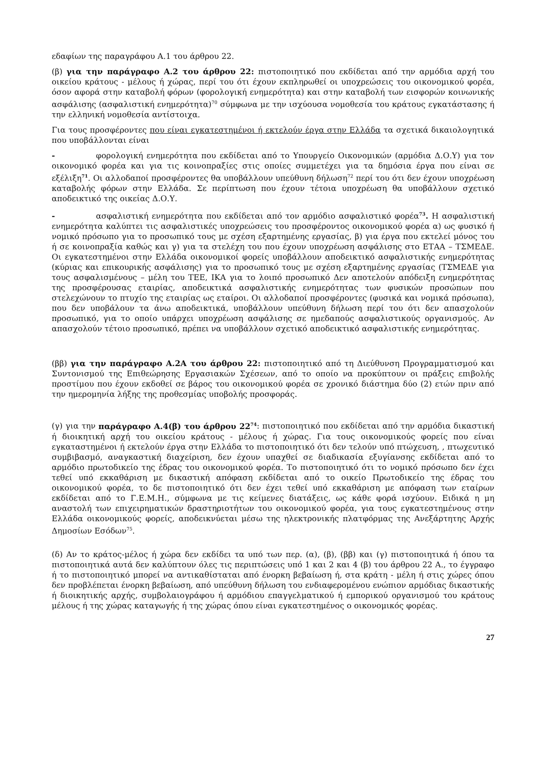εδαφίων της παραγράφου Α.1 του άρθρου 22.
(β) για την παράγραφο Α.2 του άρθρου 22: πιστοποιητικό που εκδίδεται από την αρμόδια αρχή του οικείου κράτους - μέλους ή χώρας, περί του ότι έχουν εκπληρωθεί οι υποχρεώσεις του οικονομικού φορέα, όσον αφορά στην καταβολή φόρων (φορολογική ενημερότητα) και στην καταβολή των εισφορών κοινωνικής ασφάλισης (ασφαλιστική ενημερότητα)<sup>70</sup> σύμφωνα με την ισχύουσα νομοθεσία του κράτους εγκατάστασης ή την ελληνική νομοθεσία αντίστοιχα.
Για τους προσφέροντες που είναι εγκατεστημένοι ή εκτελούν έργα στην Ελλάδα τα σχετικά δικαιολογητικά που υποβάλλονται είναι
- φορολογική ενημερότητα που εκδίδεται από το Υπουργείο Οικονομικών (αρμόδια Δ.Ο.Υ) για τον οικονομικό φορέα και για τις κοινοπραξίες στις οποίες συμμετέχει για τα δημόσια έργα που είναι σε εξέλιξη<sup>71</sup>. Οι αλλοδαποί προσφέροντες θα υποβάλλουν υπεύθυνη δήλωση<sup>72</sup> περί του ότι δεν έχουν υποχρέωση καταβολής φόρων στην Ελλάδα. Σε περίπτωση που έχουν τέτοια υποχρέωση θα υποβάλλουν σχετικό αποδεικτικό της οικείας Δ.Ο.Υ.
- ασφαλιστική ενημερότητα που εκδίδεται από τον αρμόδιο ασφαλιστικό φορέα<sup>73</sup>. Η ασφαλιστική ενημερότητα καλύπτει τις ασφαλιστικές υποχρεώσεις του προσφέροντος οικονομικού φορέα α) ως φυσικό ή νομικό πρόσωπο για το προσωπικό τους με σχέση εξαρτημένης εργασίας, β) για έργα που εκτελεί μόνος του ή σε κοινοπραξία καθώς και γ) για τα στελέχη του που έχουν υποχρέωση ασφάλισης στο ΕΤΑΑ – ΤΣΜΕΔΕ. Οι εγκατεστημένοι στην Ελλάδα οικονομικοί φορείς υποβάλλουν αποδεικτικό ασφαλιστικής ενημερότητας (κύριας και επικουρικής ασφάλισης) για το προσωπικό τους με σχέση εξαρτημένης εργασίας (ΤΣΜΕΔΕ για τους ασφαλισμένους – μέλη του ΤΕΕ, ΙΚΑ για το λοιπό προσωπικό Δεν αποτελούν απόδειξη ενημερότητας της προσφέρουσας εταιρίας, αποδεικτικά ασφαλιστικής ενημερότητας των φυσικών προσώπων που στελεχώνουν το πτυχίο της εταιρίας ως εταίροι. Οι αλλοδαποί προσφέροντες (φυσικά και νομικά πρόσωπα), που δεν υποβάλουν τα άνω αποδεικτικά, υποβάλλουν υπεύθυνη δήλωση περί του ότι δεν απασχολούν προσωπικό, για το οποίο υπάρχει υποχρέωση ασφάλισης σε ημεδαπούς ασφαλιστικούς οργανισμούς. Αν απασχολούν τέτοιο προσωπικό, πρέπει να υποβάλλουν σχετικό αποδεικτικό ασφαλιστικής ενημερότητας.
(ββ) για την παράγραφο Α.2Α του άρθρου 22: πιστοποιητικό από τη Διεύθυνση Προγραμματισμού και Συντονισμού της Επιθεώρησης Εργασιακών Σχέσεων, από το οποίο να προκύπτουν οι πράξεις επιβολής προστίμου που έχουν εκδοθεί σε βάρος του οικονομικού φορέα σε χρονικό διάστημα δύο (2) ετών πριν από την ημερομηνία λήξης της προθεσμίας υποβολής προσφοράς.
(γ) για την παράγραφο Α.4(β) του άρθρου 22<sup>74</sup>: πιστοποιητικό που εκδίδεται από την αρμόδια δικαστική ή διοικητική αρχή του οικείου κράτους - μέλους ή χώρας. Για τους οικονομικούς φορείς που είναι εγκαταστημένοι ή εκτελούν έργα στην Ελλάδα το πιστοποιητικό ότι δεν τελούν υπό πτώχευση, , πτωχευτικό συμβιβασμό, αναγκαστική διαχείριση, δεν έχουν υπαχθεί σε διαδικασία εξυγίανσης εκδίδεται από το αρμόδιο πρωτοδικείο της έδρας του οικονομικού φορέα. Το πιστοποιητικό ότι το νομικό πρόσωπο δεν έχει τεθεί υπό εκκαθάριση με δικαστική απόφαση εκδίδεται από το οικείο Πρωτοδικείο της έδρας του οικονομικού φορέα, το δε πιστοποιητικό ότι δεν έχει τεθεί υπό εκκαθάριση με απόφαση των εταίρων εκδίδεται από το Γ.Ε.Μ.Η., σύμφωνα με τις κείμενες διατάξεις, ως κάθε φορά ισχύουν. Ειδικά η μη αναστολή των επιχειρηματικών δραστηριοτήτων του οικονομικού φορέα, για τους εγκατεστημένους στην Ελλάδα οικονομικούς φορείς, αποδεικνύεται μέσω της ηλεκτρονικής πλατφόρμας της Ανεξάρτητης Αρχής Δημοσίων Εσόδων<sup>75</sup>.
(δ) Αν το κράτος-μέλος ή χώρα δεν εκδίδει τα υπό των περ. (α), (β), (ββ) και (γ) πιστοποιητικά ή όπου τα πιστοποιητικά αυτά δεν καλύπτουν όλες τις περιπτώσεις υπό 1 και 2 και 4 (β) του άρθρου 22 Α., το έγγραφο ή το πιστοποιητικό μπορεί να αντικαθίσταται από ένορκη βεβαίωση ή, στα κράτη - μέλη ή στις χώρες όπου δεν προβλέπεται ένορκη βεβαίωση, από υπεύθυνη δήλωση του ενδιαφερομένου ενώπιον αρμόδιας δικαστικής ή διοικητικής αρχής, συμβολαιογράφου ή αρμόδιου επαγγελματικού ή εμπορικού οργανισμού του κράτους μέλους ή της χώρας καταγωγής ή της χώρας όπου είναι εγκατεστημένος ο οικονομικός φορέας.
27